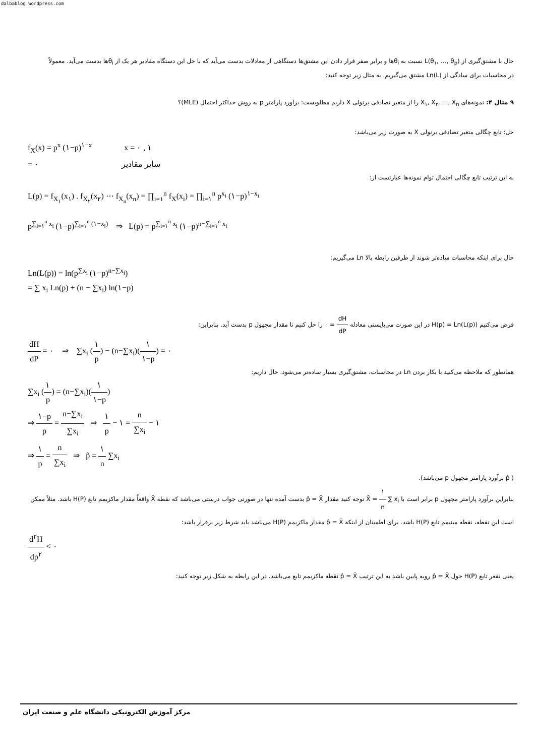dalbablog.wordpress.com
حال با مشتق‌گیری از L(θ<sub>۱</sub>, …, θ<sub>p</sub>) نسبت به θ<sub>i</sub>ها و برابر صفر قرار دادن این مشتق‌ها دستگاهی از معادلات بدست می‌آید که با حل این دستگاه مقادیر هر یک از θ<sub>i</sub>ها بدست می‌آید. معمولاً در محاسبات برای سادگی از Ln(L) مشتق می‌گیریم. به مثال زیر توجه کنید:
۹ مثال ۴: نمونه‌های X<sub>۱</sub>, X<sub>۲</sub>, …, X<sub>n</sub> را از متغیر تصادفی برنولی X داریم مطلوبست: برآورد پارامتر p به روش حداکثر احتمال (MLE)؟
حل: تابع چگالی متغیر تصادفی برنولی X به صورت زیر می‌باشد:
f<sub>X</sub>(x) = p<sup>x</sup> (۱−p)<sup>۱−x</sup> x = ۰ , ۱
= ۰ سایر مقادیر
به این ترتیب تابع چگالی احتمال توام نمونه‌ها عبارتست از:
L(p) = f<sub>X<sub>۱</sub></sub>(x<sub>۱</sub>) . f<sub>X<sub>۲</sub></sub>(x<sub>۲</sub>) ⋯ f<sub>X<sub>n</sub></sub>(x<sub>n</sub>) = ∏<sub>i=۱</sub><sup>n</sup> f<sub>X</sub>(x<sub>i</sub>) = ∏<sub>i=۱</sub><sup>n</sup> p<sup>x<sub>i</sub></sup> (۱−p)<sup>۱−x<sub>i</sub></sup>
p<sup>∑<sub>i=۱</sub><sup>n</sup> x<sub>i</sub></sup> (۱−p)<sup>∑<sub>i=۱</sub><sup>n</sup> (۱−x<sub>i</sub>)</sup> ⇒ L(p) = p<sup>∑<sub>i=۱</sub><sup>n</sup> x<sub>i</sub></sup> (۱−p)<sup>n−∑<sub>i=۱</sub><sup>n</sup> x<sub>i</sub></sup>
حال برای اینکه محاسبات ساده‌تر شوند از طرفین رابطه بالا Ln می‌گیریم:
Ln(L(p)) = ln(p<sup>∑x<sub>i</sub></sup> (۱−p)<sup>n−∑x<sub>i</sub></sup>)
= ∑ x<sub>i</sub> Ln(p) + (n − ∑x<sub>i</sub>) ln(۱−p)
فرض می‌کنیم H(p) = Ln(L(p)) در این صورت می‌بایستی معادله dH dP = ۰ را حل کنیم تا مقدار مجهول p بدست آید. بنابراین:
dH dP = ۰ ⇒ ∑x<sub>i</sub> (۱ p) − (n−∑x<sub>i</sub>)(۱ ۱−p) = ۰
همانطور که ملاحظه می‌کنید با بکار بردن Ln در محاسبات، مشتق‌گیری بسیار ساده‌تر می‌شود. حال داریم:
∑x<sub>i</sub> (۱ p) = (n−∑x<sub>i</sub>)(۱ ۱−p)
⇒ ۱−p p = n−∑x<sub>i</sub> ∑x<sub>i</sub> ⇒ ۱ p − ۱ = n ∑x<sub>i</sub> − ۱
⇒ ۱ p = n ∑x<sub>i</sub> ⇒ p̂ = ۱ n ∑x<sub>i</sub>
( p̂ برآورد پارامتر مجهول p می‌باشد).
بنابراین برآورد پارامتر مجهول p برابر است با X̄ = ۱ n ∑ x<sub>i</sub> توجه کنید مقدار p̂ = X̄ بدست آمده تنها در صورتی جواب درستی می‌باشد که نقطه X̄ واقعاً مقدار ماکزیمم تابع H(P) باشد. مثلاً ممکن است این نقطه، نقطه مینیمم تابع H(P) باشد. برای اطمینان از اینکه p̂ = X̄ مقدار ماکزیمم H(P) می‌باشد باید شرط زیر برقرار باشد:
d<sup>۲</sup>H dp<sup>۲</sup> < ۰
یعنی تقعر تابع H(P) حول p̂ = X̄ روبه پایین باشد به این ترتیب p̂ = X̄ نقطه ماکزیمم تابع می‌باشد. در این رابطه به شکل زیر توجه کنید:
مرکز آموزش الکترونیکی دانشگاه علم و صنعت ایران